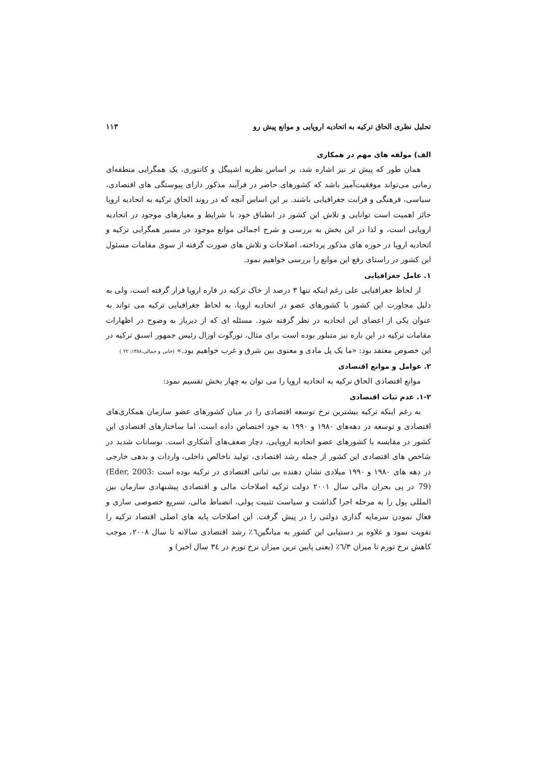تحلیل نظری الحاق ترکیه به اتحادیه اروپایی و موانع پیش رو ۱۱۳
الف) مولفه های مهم در همکاری
همان طور که پیش تر نیز اشاره شد، بر اساس نظریه اشپیگل و کانتوری، یک همگرایی منطقه‌ای زمانی می‌تواند موفقیت‌آمیز باشد که کشورهای حاضر در فرآیند مذکور دارای پیوستگی های اقتصادی، سیاسی، فرهنگی و قرابت جغرافیایی باشند. بر این اساس آنچه که در روند الحاق ترکیه به اتحادیه اروپا حائز اهمیت است توانایی و تلاش این کشور در انطباق خود با شرایط و معیارهای موجود در اتحادیه اروپایی است، و لذا در این بخش به بررسی و شرح اجمالی موانع موجود در مسیر همگرایی ترکیه و اتحادیه اروپا در حوزه های مذکور پرداخته، اصلاحات و تلاش های صورت گرفته از سوی مقامات مسئول این کشور در راستای رفع این موانع را بررسی خواهیم نمود.
۱. عامل جغرافیایی
از لحاظ جغرافیایی علی رغم اینکه تنها ۳ درصد از خاک ترکیه در قاره اروپا قرار گرفته است، ولی به دلیل مجاورت این کشور با کشورهای عضو در اتحادیه اروپا، به لحاظ جغرافیایی ترکیه می تواند به عنوان یکی از اعضای این اتحادیه در نظر گرفته شود. مسئله ای که از دیرباز به وضوح در اظهارات مقامات ترکیه در این باره نیز متبلور بوده است برای مثال، تورگوت اوزال رئیس جمهور اسبق ترکیه در این خصوص معتقد بود: «ما یک پل مادی و معنوی بین شرق و غرب خواهیم بود.» (خانی و جمالی،۱۳۸۸: ۲۲ )
۲. عوامل و موانع اقتصادی
موانع اقتصادی الحاق ترکیه به اتحادیه اروپا را می توان به چهار بخش تقسیم نمود:
۱-۲. عدم ثبات اقتصادی
به رغم اینکه ترکیه بیشترین نرخ توسعه اقتصادی را در میان کشورهای عضو سازمان همکاری‌های اقتصادی و توسعه در دهه‌های ۱۹۸۰ و ۱۹۹۰ به خود اختصاص داده است، اما ساختارهای اقتصادی این کشور در مقایسه با کشورهای عضو اتحادیه اروپایی، دچار ضعف‌های آشکاری است. نوسانات شدید در شاخص های اقتصادی این کشور از جمله رشد اقتصادی، تولید ناخالص داخلی، واردات و بدهی خارجی در دهه های ۱۹۸۰ و ۱۹۹۰ میلادی نشان دهنده بی ثباتی اقتصادی در ترکیه بوده است (Eder, 2003: 79) در پی بحران مالی سال ۲۰۰۱ دولت ترکیه اصلاحات مالی و اقتصادی پیشنهادی سازمان بین المللی پول را به مرحله اجرا گذاشت و سیاست تثبیت پولی، انضباط مالی، تسریع خصوصی سازی و فعال نمودن سرمایه گذاری دولتی را در پیش گرفت. این اصلاحات پایه های اصلی اقتصاد ترکیه را تقویت نمود و علاوه بر دستیابی این کشور به میانگین٦٪ رشد اقتصادی سالانه تا سال ۲۰۰۸، موجب کاهش نرخ تورم تا میزان ٦/۳٪ (یعنی پایین ترین میزان نرخ تورم در ۳٤ سال اخیر) و